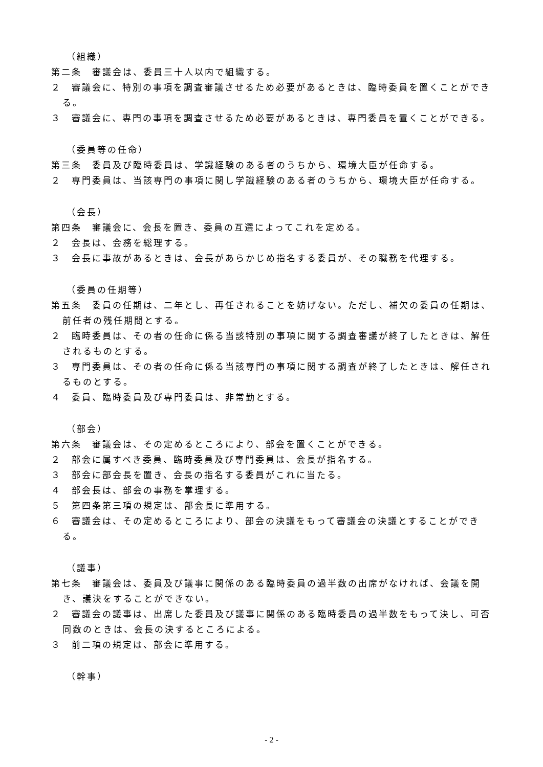（組織）
第二条　審議会は、委員三十人以内で組織する。
２　審議会に、特別の事項を調査審議させるため必要があるときは、臨時委員を置くことができる。
３　審議会に、専門の事項を調査させるため必要があるときは、専門委員を置くことができる。
（委員等の任命）
第三条　委員及び臨時委員は、学識経験のある者のうちから、環境大臣が任命する。
２　専門委員は、当該専門の事項に関し学識経験のある者のうちから、環境大臣が任命する。
（会長）
第四条　審議会に、会長を置き、委員の互選によってこれを定める。
２　会長は、会務を総理する。
３　会長に事故があるときは、会長があらかじめ指名する委員が、その職務を代理する。
（委員の任期等）
第五条　委員の任期は、二年とし、再任されることを妨げない。ただし、補欠の委員の任期は、前任者の残任期間とする。
２　臨時委員は、その者の任命に係る当該特別の事項に関する調査審議が終了したときは、解任されるものとする。
３　専門委員は、その者の任命に係る当該専門の事項に関する調査が終了したときは、解任されるものとする。
４　委員、臨時委員及び専門委員は、非常勤とする。
（部会）
第六条　審議会は、その定めるところにより、部会を置くことができる。
２　部会に属すべき委員、臨時委員及び専門委員は、会長が指名する。
３　部会に部会長を置き、会長の指名する委員がこれに当たる。
４　部会長は、部会の事務を掌理する。
５　第四条第三項の規定は、部会長に準用する。
６　審議会は、その定めるところにより、部会の決議をもって審議会の決議とすることができる。
（議事）
第七条　審議会は、委員及び議事に関係のある臨時委員の過半数の出席がなければ、会議を開き、議決をすることができない。
２　審議会の議事は、出席した委員及び議事に関係のある臨時委員の過半数をもって決し、可否同数のときは、会長の決するところによる。
３　前二項の規定は、部会に準用する。
（幹事）
- 2 -